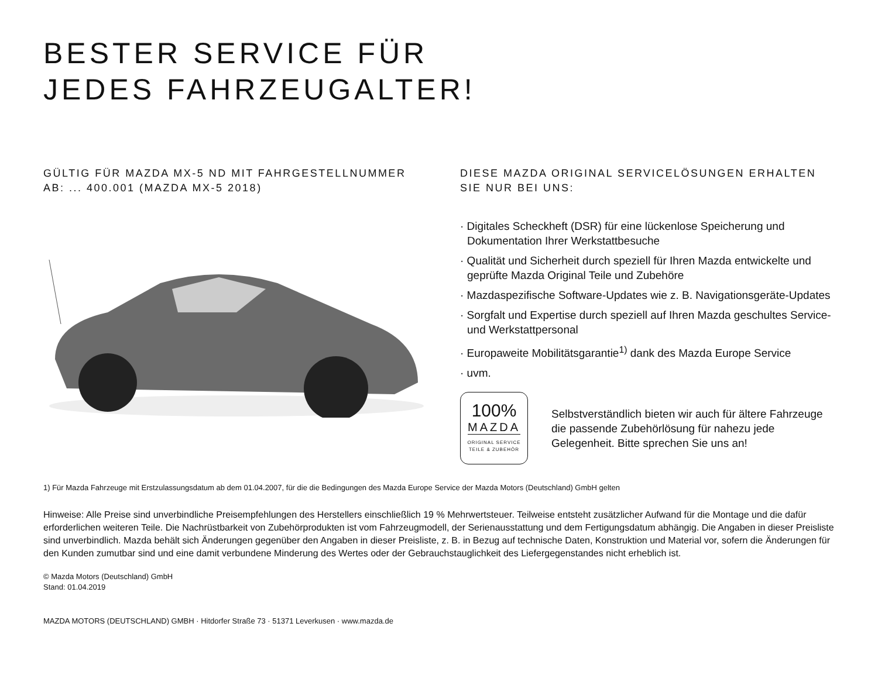BESTER SERVICE FÜR
JEDES FAHRZEUGALTER!
GÜLTIG FÜR MAZDA MX-5 ND MIT FAHRGESTELLNUMMER
AB: ... 400.001 (MAZDA MX-5 2018)
DIESE MAZDA ORIGINAL SERVICELÖSUNGEN ERHALTEN
SIE NUR BEI UNS:
· Digitales Scheckheft (DSR) für eine lückenlose Speicherung und Dokumentation Ihrer Werkstattbesuche
· Qualität und Sicherheit durch speziell für Ihren Mazda entwickelte und geprüfte Mazda Original Teile und Zubehöre
· Mazdaspezifische Software-Updates wie z. B. Navigationsgeräte-Updates
· Sorgfalt und Expertise durch speziell auf Ihren Mazda geschultes Service- und Werkstattpersonal
· Europaweite Mobilitätsgarantie<sup>1)</sup> dank des Mazda Europe Service
· uvm.
100%
MAZDA
ORIGINAL SERVICE
TEILE & ZUBEHÖR
Selbstverständlich bieten wir auch für ältere Fahrzeuge die passende Zubehörlösung für nahezu jede Gelegenheit. Bitte sprechen Sie uns an!
1) Für Mazda Fahrzeuge mit Erstzulassungsdatum ab dem 01.04.2007, für die die Bedingungen des Mazda Europe Service der Mazda Motors (Deutschland) GmbH gelten
Hinweise: Alle Preise sind unverbindliche Preisempfehlungen des Herstellers einschließlich 19 % Mehrwertsteuer. Teilweise entsteht zusätzlicher Aufwand für die Montage und die dafür erforderlichen weiteren Teile. Die Nachrüstbarkeit von Zubehörprodukten ist vom Fahrzeugmodell, der Serienausstattung und dem Fertigungsdatum abhängig. Die Angaben in dieser Preisliste sind unverbindlich. Mazda behält sich Änderungen gegenüber den Angaben in dieser Preisliste, z. B. in Bezug auf technische Daten, Konstruktion und Material vor, sofern die Änderungen für den Kunden zumutbar sind und eine damit verbundene Minderung des Wertes oder der Gebrauchstauglichkeit des Liefergegenstandes nicht erheblich ist.
© Mazda Motors (Deutschland) GmbH
Stand: 01.04.2019
MAZDA MOTORS (DEUTSCHLAND) GMBH · Hitdorfer Straße 73 · 51371 Leverkusen · www.mazda.de